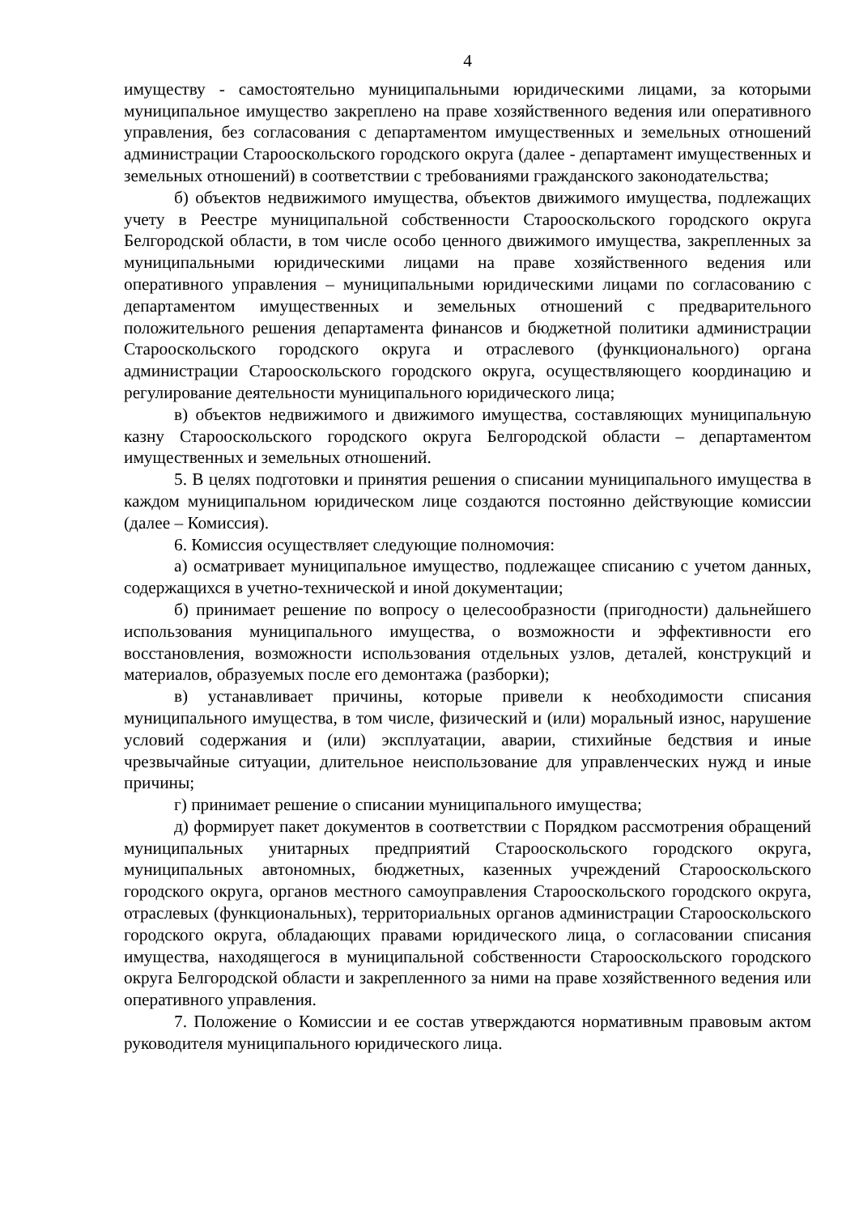4
имуществу - самостоятельно муниципальными юридическими лицами, за которыми муниципальное имущество закреплено на праве хозяйственного ведения или оперативного управления, без согласования с департаментом имущественных и земельных отношений администрации Старооскольского городского округа (далее - департамент имущественных и земельных отношений) в соответствии с требованиями гражданского законодательства;
б) объектов недвижимого имущества, объектов движимого имущества, подлежащих учету в Реестре муниципальной собственности Старооскольского городского округа Белгородской области, в том числе особо ценного движимого имущества, закрепленных за муниципальными юридическими лицами на праве хозяйственного ведения или оперативного управления – муниципальными юридическими лицами по согласованию с департаментом имущественных и земельных отношений с предварительного положительного решения департамента финансов и бюджетной политики администрации Старооскольского городского округа и отраслевого (функционального) органа администрации Старооскольского городского округа, осуществляющего координацию и регулирование деятельности муниципального юридического лица;
в) объектов недвижимого и движимого имущества, составляющих муниципальную казну Старооскольского городского округа Белгородской области – департаментом имущественных и земельных отношений.
5. В целях подготовки и принятия решения о списании муниципального имущества в каждом муниципальном юридическом лице создаются постоянно действующие комиссии (далее – Комиссия).
6. Комиссия осуществляет следующие полномочия:
а) осматривает муниципальное имущество, подлежащее списанию с учетом данных, содержащихся в учетно-технической и иной документации;
б) принимает решение по вопросу о целесообразности (пригодности) дальнейшего использования муниципального имущества, о возможности и эффективности его восстановления, возможности использования отдельных узлов, деталей, конструкций и материалов, образуемых после его демонтажа (разборки);
в) устанавливает причины, которые привели к необходимости списания муниципального имущества, в том числе, физический и (или) моральный износ, нарушение условий содержания и (или) эксплуатации, аварии, стихийные бедствия и иные чрезвычайные ситуации, длительное неиспользование для управленческих нужд и иные причины;
г) принимает решение о списании муниципального имущества;
д) формирует пакет документов в соответствии с Порядком рассмотрения обращений муниципальных унитарных предприятий Старооскольского городского округа, муниципальных автономных, бюджетных, казенных учреждений Старооскольского городского округа, органов местного самоуправления Старооскольского городского округа, отраслевых (функциональных), территориальных органов администрации Старооскольского городского округа, обладающих правами юридического лица, о согласовании списания имущества, находящегося в муниципальной собственности Старооскольского городского округа Белгородской области и закрепленного за ними на праве хозяйственного ведения или оперативного управления.
7. Положение о Комиссии и ее состав утверждаются нормативным правовым актом руководителя муниципального юридического лица.